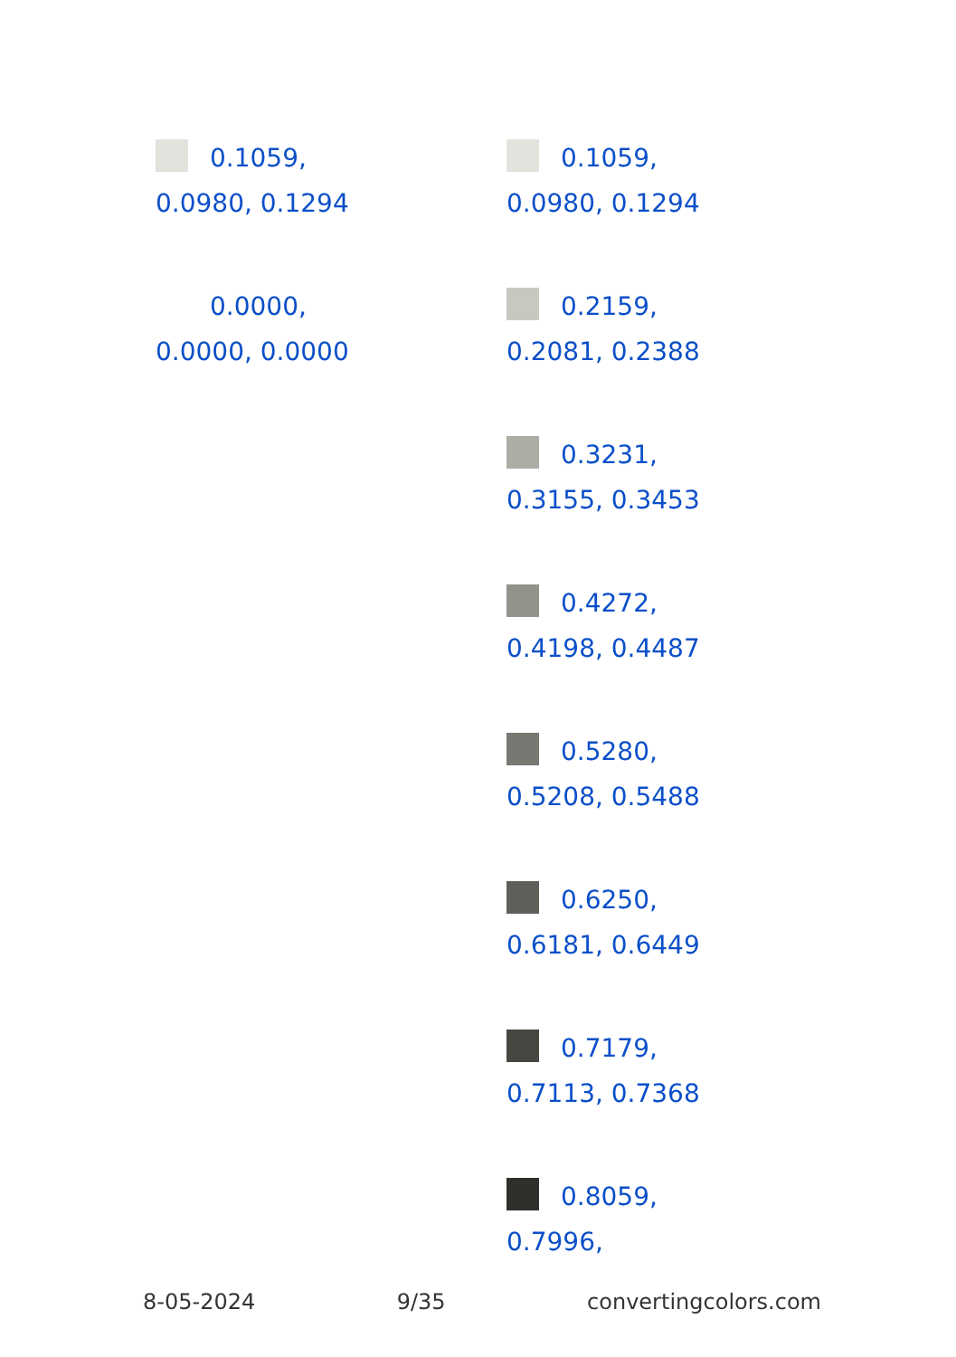0.1059, 0.0980, 0.1294
0.0000, 0.0000, 0.0000
0.1059, 0.0980, 0.1294
0.2159, 0.2081, 0.2388
0.3231, 0.3155, 0.3453
0.4272, 0.4198, 0.4487
0.5280, 0.5208, 0.5488
0.6250, 0.6181, 0.6449
0.7179, 0.7113, 0.7368
0.8059, 0.7996,
8-05-2024 9/35 convertingcolors.com